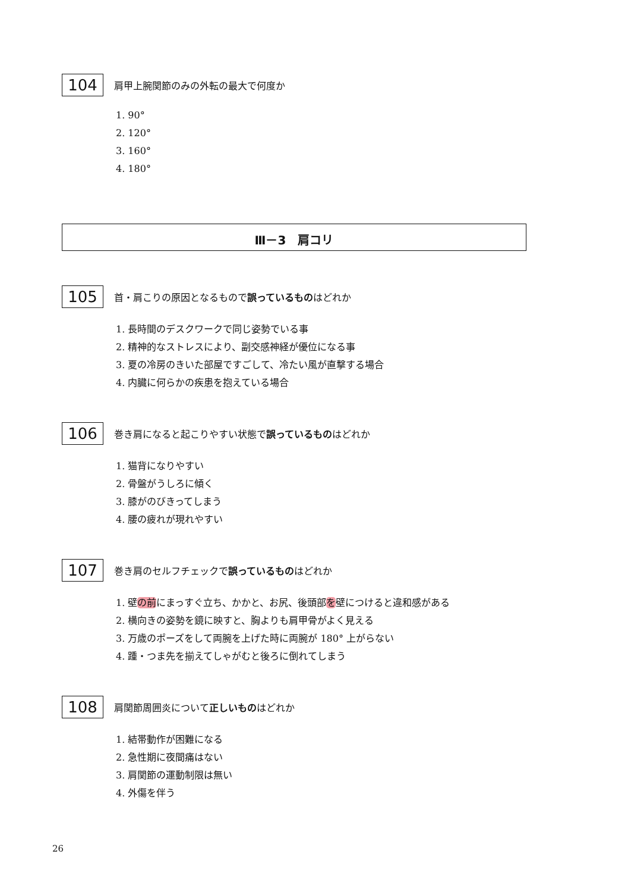104
肩甲上腕関節のみの外転の最大で何度か
1. 90°
2. 120°
3. 160°
4. 180°
Ⅲ－3　肩コリ
105
首・肩こりの原因となるもので誤っているものはどれか
1. 長時間のデスクワークで同じ姿勢でいる事
2. 精神的なストレスにより、副交感神経が優位になる事
3. 夏の冷房のきいた部屋ですごして、冷たい風が直撃する場合
4. 内臓に何らかの疾患を抱えている場合
106
巻き肩になると起こりやすい状態で誤っているものはどれか
1. 猫背になりやすい
2. 骨盤がうしろに傾く
3. 膝がのびきってしまう
4. 腰の疲れが現れやすい
107
巻き肩のセルフチェックで誤っているものはどれか
1. 壁の前にまっすぐ立ち、かかと、お尻、後頭部を壁につけると違和感がある
2. 横向きの姿勢を鏡に映すと、胸よりも肩甲骨がよく見える
3. 万歳のポーズをして両腕を上げた時に両腕が 180° 上がらない
4. 踵・つま先を揃えてしゃがむと後ろに倒れてしまう
108
肩関節周囲炎について正しいものはどれか
1. 結帯動作が困難になる
2. 急性期に夜間痛はない
3. 肩関節の運動制限は無い
4. 外傷を伴う
26